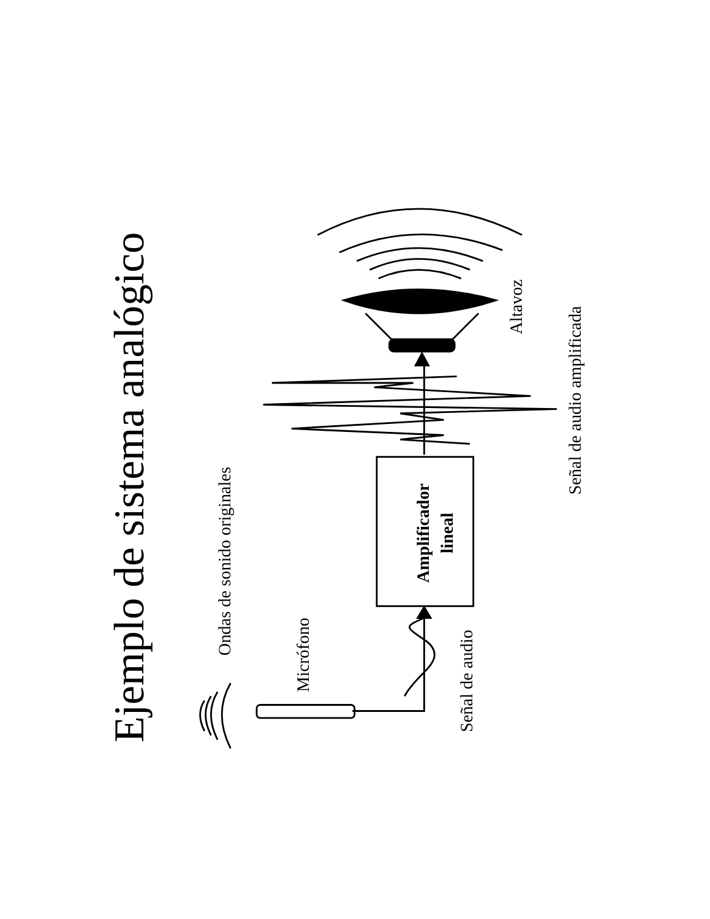Ejemplo de sistema analógico
Ondas de sonido originales
Micrófono
Señal de audio
Amplificador
lineal
Altavoz
Señal de audio amplificada